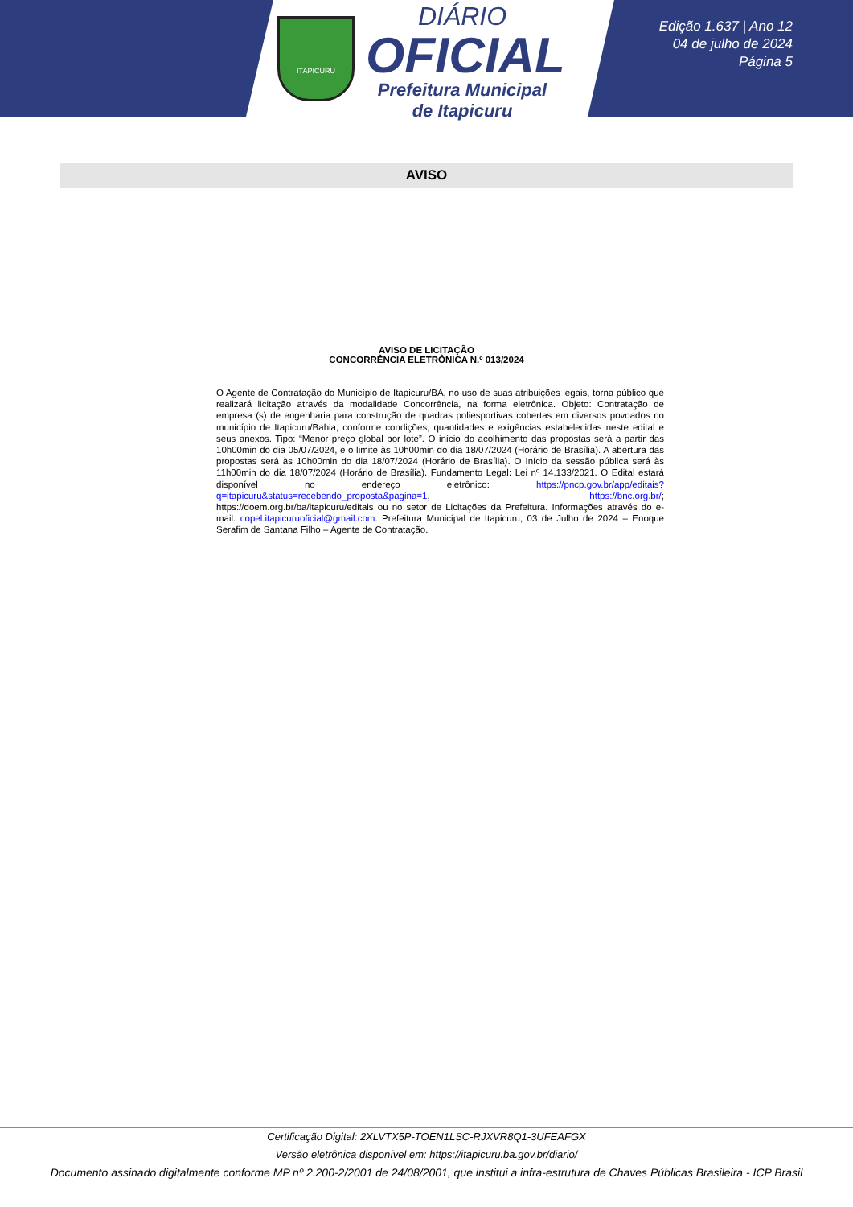ITAPICURU
DIÁRIO
OFICIAL
Prefeitura Municipal
de Itapicuru
Edição 1.637 | Ano 12
04 de julho de 2024
Página 5
AVISO
AVISO DE LICITAÇÃO
CONCORRÊNCIA ELETRÔNICA N.º 013/2024
O Agente de Contratação do Município de Itapicuru/BA, no uso de suas atribuições legais, torna público que realizará licitação através da modalidade Concorrência, na forma eletrônica. Objeto: Contratação de empresa (s) de engenharia para construção de quadras poliesportivas cobertas em diversos povoados no município de Itapicuru/Bahia, conforme condições, quantidades e exigências estabelecidas neste edital e seus anexos. Tipo: “Menor preço global por lote”. O início do acolhimento das propostas será a partir das 10h00min do dia 05/07/2024, e o limite às 10h00min do dia 18/07/2024 (Horário de Brasília). A abertura das propostas será às 10h00min do dia 18/07/2024 (Horário de Brasília). O Início da sessão pública será às 11h00min do dia 18/07/2024 (Horário de Brasília). Fundamento Legal: Lei nº 14.133/2021. O Edital estará disponível no endereço eletrônico: https://pncp.gov.br/app/editais?q=itapicuru&status=recebendo_proposta&pagina=1, https://bnc.org.br/; https://doem.org.br/ba/itapicuru/editais ou no setor de Licitações da Prefeitura. Informações através do e-mail: copel.itapicuruoficial@gmail.com. Prefeitura Municipal de Itapicuru, 03 de Julho de 2024 – Enoque Serafim de Santana Filho – Agente de Contratação.
Certificação Digital: 2XLVTX5P-TOEN1LSC-RJXVR8Q1-3UFEAFGX
Versão eletrônica disponível em: https://itapicuru.ba.gov.br/diario/
Documento assinado digitalmente conforme MP nº 2.200-2/2001 de 24/08/2001, que institui a infra-estrutura de Chaves Públicas Brasileira - ICP Brasil